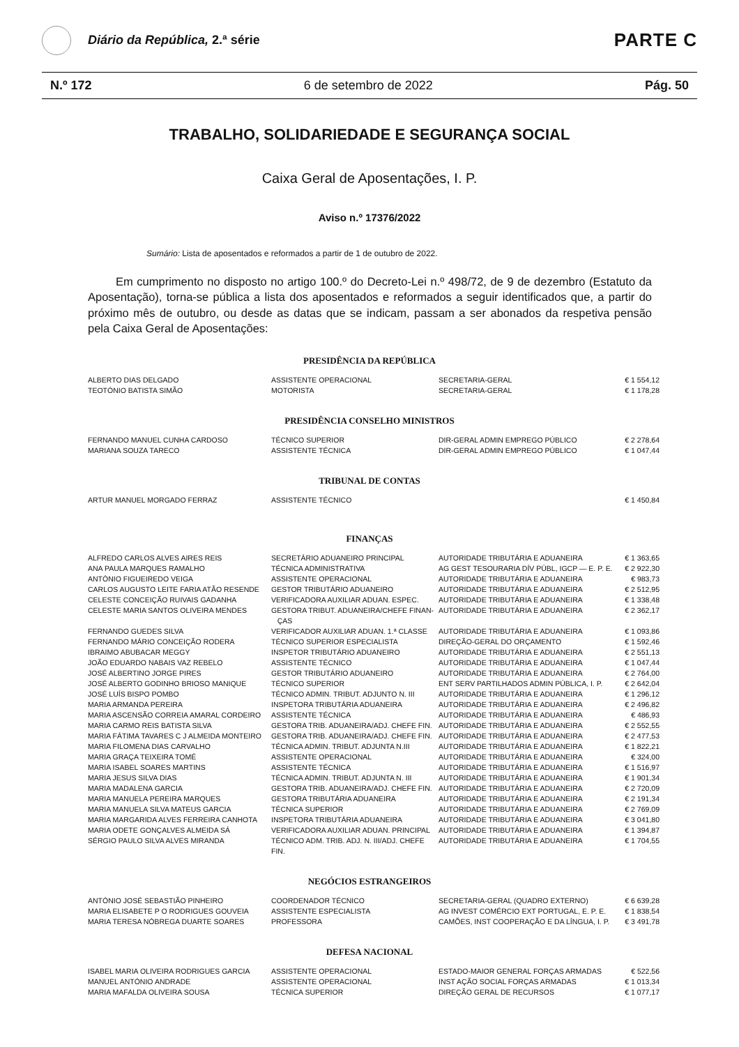Diário da República, 2.ª série
PARTE C
N.º 172 6 de setembro de 2022 Pág. 50
TRABALHO, SOLIDARIEDADE E SEGURANÇA SOCIAL
Caixa Geral de Aposentações, I. P.
Aviso n.º 17376/2022
Sumário: Lista de aposentados e reformados a partir de 1 de outubro de 2022.
Em cumprimento no disposto no artigo 100.º do Decreto-Lei n.º 498/72, de 9 de dezembro (Estatuto da Aposentação), torna-se pública a lista dos aposentados e reformados a seguir identificados que, a partir do próximo mês de outubro, ou desde as datas que se indicam, passam a ser abonados da respetiva pensão pela Caixa Geral de Aposentações:
PRESIDÊNCIA DA REPÚBLICA
| ALBERTO DIAS DELGADO | ASSISTENTE OPERACIONAL | SECRETARIA-GERAL | € 1 554,12 |
| TEOTÓNIO BATISTA SIMÃO | MOTORISTA | SECRETARIA-GERAL | € 1 178,28 |
PRESIDÊNCIA CONSELHO MINISTROS
| FERNANDO MANUEL CUNHA CARDOSO | TÉCNICO SUPERIOR | DIR-GERAL ADMIN EMPREGO PÚBLICO | € 2 278,64 |
| MARIANA SOUZA TARECO | ASSISTENTE TÉCNICA | DIR-GERAL ADMIN EMPREGO PÚBLICO | € 1 047,44 |
TRIBUNAL DE CONTAS
| ARTUR MANUEL MORGADO FERRAZ | ASSISTENTE TÉCNICO | | € 1 450,84 |
FINANÇAS
| ALFREDO CARLOS ALVES AIRES REIS | SECRETÁRIO ADUANEIRO PRINCIPAL | AUTORIDADE TRIBUTÁRIA E ADUANEIRA | € 1 363,65 |
| ANA PAULA MARQUES RAMALHO | TÉCNICA ADMINISTRATIVA | AG GEST TESOURARIA DÍV PÚBL, IGCP — E. P. E. | € 2 922,30 |
| ANTÓNIO FIGUEIREDO VEIGA | ASSISTENTE OPERACIONAL | AUTORIDADE TRIBUTÁRIA E ADUANEIRA | € 983,73 |
| CARLOS AUGUSTO LEITE FARIA ATÃO RESENDE | GESTOR TRIBUTÁRIO ADUANEIRO | AUTORIDADE TRIBUTÁRIA E ADUANEIRA | € 2 512,95 |
| CELESTE CONCEIÇÃO RUIVAIS GADANHA | VERIFICADORA AUXILIAR ADUAN. ESPEC. | AUTORIDADE TRIBUTÁRIA E ADUANEIRA | € 1 338,48 |
| CELESTE MARIA SANTOS OLIVEIRA MENDES | GESTORA TRIBUT. ADUANEIRA/CHEFE FINAN- ÇAS | AUTORIDADE TRIBUTÁRIA E ADUANEIRA | € 2 362,17 |
| FERNANDO GUEDES SILVA | VERIFICADOR AUXILIAR ADUAN. 1.ª CLASSE | AUTORIDADE TRIBUTÁRIA E ADUANEIRA | € 1 093,86 |
| FERNANDO MÁRIO CONCEIÇÃO RODERA | TÉCNICO SUPERIOR ESPECIALISTA | DIREÇÃO-GERAL DO ORÇAMENTO | € 1 592,46 |
| IBRAIMO ABUBACAR MEGGY | INSPETOR TRIBUTÁRIO ADUANEIRO | AUTORIDADE TRIBUTÁRIA E ADUANEIRA | € 2 551,13 |
| JOÃO EDUARDO NABAIS VAZ REBELO | ASSISTENTE TÉCNICO | AUTORIDADE TRIBUTÁRIA E ADUANEIRA | € 1 047,44 |
| JOSÉ ALBERTINO JORGE PIRES | GESTOR TRIBUTÁRIO ADUANEIRO | AUTORIDADE TRIBUTÁRIA E ADUANEIRA | € 2 764,00 |
| JOSÉ ALBERTO GODINHO BRIOSO MANIQUE | TÉCNICO SUPERIOR | ENT SERV PARTILHADOS ADMIN PÚBLICA, I. P. | € 2 642,04 |
| JOSÉ LUÍS BISPO POMBO | TÉCNICO ADMIN. TRIBUT. ADJUNTO N. III | AUTORIDADE TRIBUTÁRIA E ADUANEIRA | € 1 296,12 |
| MARIA ARMANDA PEREIRA | INSPETORA TRIBUTÁRIA ADUANEIRA | AUTORIDADE TRIBUTÁRIA E ADUANEIRA | € 2 496,82 |
| MARIA ASCENSÃO CORREIA AMARAL CORDEIRO | ASSISTENTE TÉCNICA | AUTORIDADE TRIBUTÁRIA E ADUANEIRA | € 486,93 |
| MARIA CARMO REIS BATISTA SILVA | GESTORA TRIB. ADUANEIRA/ADJ. CHEFE FIN. | AUTORIDADE TRIBUTÁRIA E ADUANEIRA | € 2 552,55 |
| MARIA FÁTIMA TAVARES C J ALMEIDA MONTEIRO | GESTORA TRIB. ADUANEIRA/ADJ. CHEFE FIN. | AUTORIDADE TRIBUTÁRIA E ADUANEIRA | € 2 477,53 |
| MARIA FILOMENA DIAS CARVALHO | TÉCNICA ADMIN. TRIBUT. ADJUNTA N.III | AUTORIDADE TRIBUTÁRIA E ADUANEIRA | € 1 822,21 |
| MARIA GRAÇA TEIXEIRA TOMÉ | ASSISTENTE OPERACIONAL | AUTORIDADE TRIBUTÁRIA E ADUANEIRA | € 324,00 |
| MARIA ISABEL SOARES MARTINS | ASSISTENTE TÉCNICA | AUTORIDADE TRIBUTÁRIA E ADUANEIRA | € 1 516,97 |
| MARIA JESUS SILVA DIAS | TÉCNICA ADMIN. TRIBUT. ADJUNTA N. III | AUTORIDADE TRIBUTÁRIA E ADUANEIRA | € 1 901,34 |
| MARIA MADALENA GARCIA | GESTORA TRIB. ADUANEIRA/ADJ. CHEFE FIN. | AUTORIDADE TRIBUTÁRIA E ADUANEIRA | € 2 720,09 |
| MARIA MANUELA PEREIRA MARQUES | GESTORA TRIBUTÁRIA ADUANEIRA | AUTORIDADE TRIBUTÁRIA E ADUANEIRA | € 2 191,34 |
| MARIA MANUELA SILVA MATEUS GARCIA | TÉCNICA SUPERIOR | AUTORIDADE TRIBUTÁRIA E ADUANEIRA | € 2 769,09 |
| MARIA MARGARIDA ALVES FERREIRA CANHOTA | INSPETORA TRIBUTÁRIA ADUANEIRA | AUTORIDADE TRIBUTÁRIA E ADUANEIRA | € 3 041,80 |
| MARIA ODETE GONÇALVES ALMEIDA SÁ | VERIFICADORA AUXILIAR ADUAN. PRINCIPAL | AUTORIDADE TRIBUTÁRIA E ADUANEIRA | € 1 394,87 |
| SÉRGIO PAULO SILVA ALVES MIRANDA | TÉCNICO ADM. TRIB. ADJ. N. III/ADJ. CHEFE FIN. | AUTORIDADE TRIBUTÁRIA E ADUANEIRA | € 1 704,55 |
NEGÓCIOS ESTRANGEIROS
| ANTÓNIO JOSÉ SEBASTIÃO PINHEIRO | COORDENADOR TÉCNICO | SECRETARIA-GERAL (QUADRO EXTERNO) | € 6 639,28 |
| MARIA ELISABETE P O RODRIGUES GOUVEIA | ASSISTENTE ESPECIALISTA | AG INVEST COMÉRCIO EXT PORTUGAL, E. P. E. | € 1 838,54 |
| MARIA TERESA NÓBREGA DUARTE SOARES | PROFESSORA | CAMÕES, INST COOPERAÇÃO E DA LÍNGUA, I. P. | € 3 491,78 |
DEFESA NACIONAL
| ISABEL MARIA OLIVEIRA RODRIGUES GARCIA | ASSISTENTE OPERACIONAL | ESTADO-MAIOR GENERAL FORÇAS ARMADAS | € 522,56 |
| MANUEL ANTÓNIO ANDRADE | ASSISTENTE OPERACIONAL | INST AÇÃO SOCIAL FORÇAS ARMADAS | € 1 013,34 |
| MARIA MAFALDA OLIVEIRA SOUSA | TÉCNICA SUPERIOR | DIREÇÃO GERAL DE RECURSOS | € 1 077,17 |